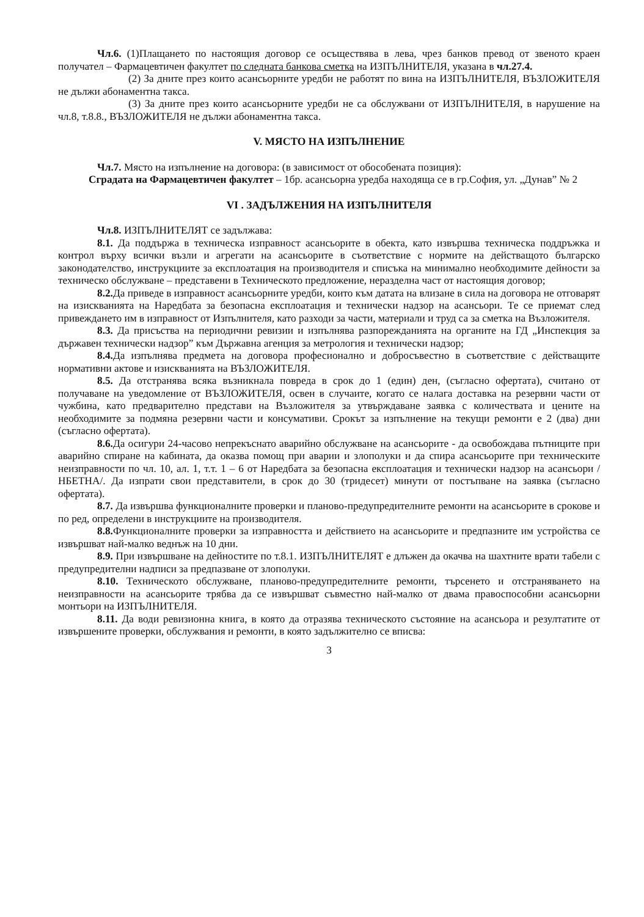Чл.6. (1)Плащането по настоящия договор се осъществява в лева, чрез банков превод от звеното краен получател – Фармацевтичен факултет по следната банкова сметка на ИЗПЪЛНИТЕЛЯ, указана в чл.27.4.
(2) За дните през които асансьорните уредби не работят по вина на ИЗПЪЛНИТЕЛЯ, ВЪЗЛОЖИТЕЛЯ не дължи абонаментна такса.
(3) За дните през които асансьорните уредби не са обслужвани от ИЗПЪЛНИТЕЛЯ, в нарушение на чл.8, т.8.8., ВЪЗЛОЖИТЕЛЯ не дължи абонаментна такса.
V. МЯСТО НА ИЗПЪЛНЕНИЕ
Чл.7. Място на изпълнение на договора: (в зависимост от обособената позиция):
Сградата на Фармацевтичен факултет – 1бр. асансьорна уредба находяща се в гр.София, ул. „Дунав” № 2
VI . ЗАДЪЛЖЕНИЯ НА ИЗПЪЛНИТЕЛЯ
Чл.8. ИЗПЪЛНИТЕЛЯТ се задължава:
8.1. Да поддържа в техническа изправност асансьорите в обекта, като извършва техническа поддръжка и контрол върху всички възли и агрегати на асансьорите в съответствие с нормите на действащото българско законодателство, инструкциите за експлоатация на производителя и списъка на минимално необходимите дейности за техническо обслужване – представени в Техническото предложение, неразделна част от настоящия договор;
8.2. Да приведе в изправност асансьорните уредби, които към датата на влизане в сила на договора не отговарят на изискванията на Наредбата за безопасна експлоатация и технически надзор на асансьори. Те се приемат след привеждането им в изправност от Изпълнителя, като разходи за части, материали и труд са за сметка на Възложителя.
8.3. Да присъства на периодични ревизии и изпълнява разпорежданията на органите на ГД „Инспекция за държавен технически надзор” към Държавна агенция за метрология и технически надзор;
8.4. Да изпълнява предмета на договора професионално и добросъвестно в съответствие с действащите нормативни актове и изискванията на ВЪЗЛОЖИТЕЛЯ.
8.5. Да отстранява всяка възникнала повреда в срок до 1 (един) ден, (съгласно офертата), считано от получаване на уведомление от ВЪЗЛОЖИТЕЛЯ, освен в случаите, когато се налага доставка на резервни части от чужбина, като предварително представи на Възложителя за утвърждаване заявка с количествата и цените на необходимите за подмяна резервни части и консумативи. Срокът за изпълнение на текущи ремонти е 2 (два) дни (съгласно офертата).
8.6. Да осигури 24-часово непрекъснато аварийно обслужване на асансьорите - да освобождава пътниците при аварийно спиране на кабината, да оказва помощ при аварии и злополуки и да спира асансьорите при техническите неизправности по чл. 10, ал. 1, т.т. 1 – 6 от Наредбата за безопасна експлоатация и технически надзор на асансьори /НБЕТНА/. Да изпрати свои представители, в срок до 30 (тридесет) минути от постъпване на заявка (съгласно офертата).
8.7. Да извършва функционалните проверки и планово-предупредителните ремонти на асансьорите в срокове и по ред, определени в инструкциите на производителя.
8.8. Функционалните проверки за изправността и действието на асансьорите и предпазните им устройства се извършват най-малко веднъж на 10 дни.
8.9. При извършване на дейностите по т.8.1. ИЗПЪЛНИТЕЛЯТ е длъжен да окачва на шахтните врати табели с предупредителни надписи за предпазване от злополуки.
8.10. Техническото обслужване, планово-предупредителните ремонти, търсенето и отстраняването на неизправности на асансьорите трябва да се извършват съвместно най-малко от двама правоспособни асансьорни монтьори на ИЗПЪЛНИТЕЛЯ.
8.11. Да води ревизионна книга, в която да отразява техническото състояние на асансьора и резултатите от извършените проверки, обслужвания и ремонти, в която задължително се вписва:
3